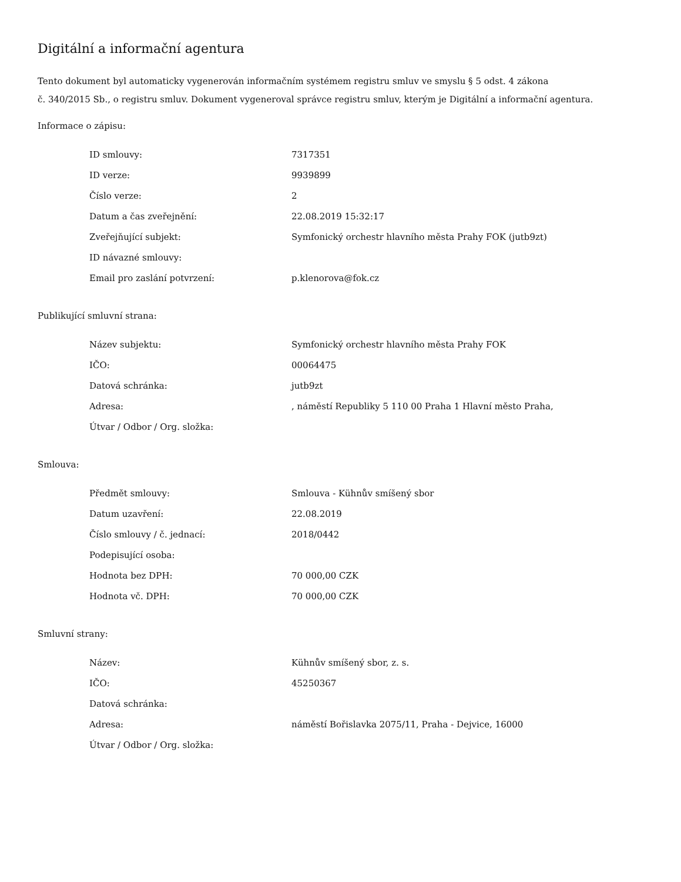Digitální a informační agentura
Tento dokument byl automaticky vygenerován informačním systémem registru smluv ve smyslu § 5 odst. 4 zákona
č. 340/2015 Sb., o registru smluv. Dokument vygeneroval správce registru smluv, kterým je Digitální a informační agentura.
Informace o zápisu:
| ID smlouvy: | 7317351 |
| ID verze: | 9939899 |
| Číslo verze: | 2 |
| Datum a čas zveřejnění: | 22.08.2019 15:32:17 |
| Zveřejňující subjekt: | Symfonický orchestr hlavního města Prahy FOK (jutb9zt) |
| ID návazné smlouvy: | |
| Email pro zaslání potvrzení: | p.klenorova@fok.cz |
Publikující smluvní strana:
| Název subjektu: | Symfonický orchestr hlavního města Prahy FOK |
| IČO: | 00064475 |
| Datová schránka: | jutb9zt |
| Adresa: | , náměstí Republiky 5 110 00 Praha 1 Hlavní město Praha, |
| Útvar / Odbor / Org. složka: | |
Smlouva:
| Předmět smlouvy: | Smlouva - Kühnův smíšený sbor |
| Datum uzavření: | 22.08.2019 |
| Číslo smlouvy / č. jednací: | 2018/0442 |
| Podepisující osoba: | |
| Hodnota bez DPH: | 70 000,00 CZK |
| Hodnota vč. DPH: | 70 000,00 CZK |
Smluvní strany:
| Název: | Kühnův smíšený sbor, z. s. |
| IČO: | 45250367 |
| Datová schránka: | |
| Adresa: | náměstí Bořislavka 2075/11, Praha - Dejvice, 16000 |
| Útvar / Odbor / Org. složka: | |